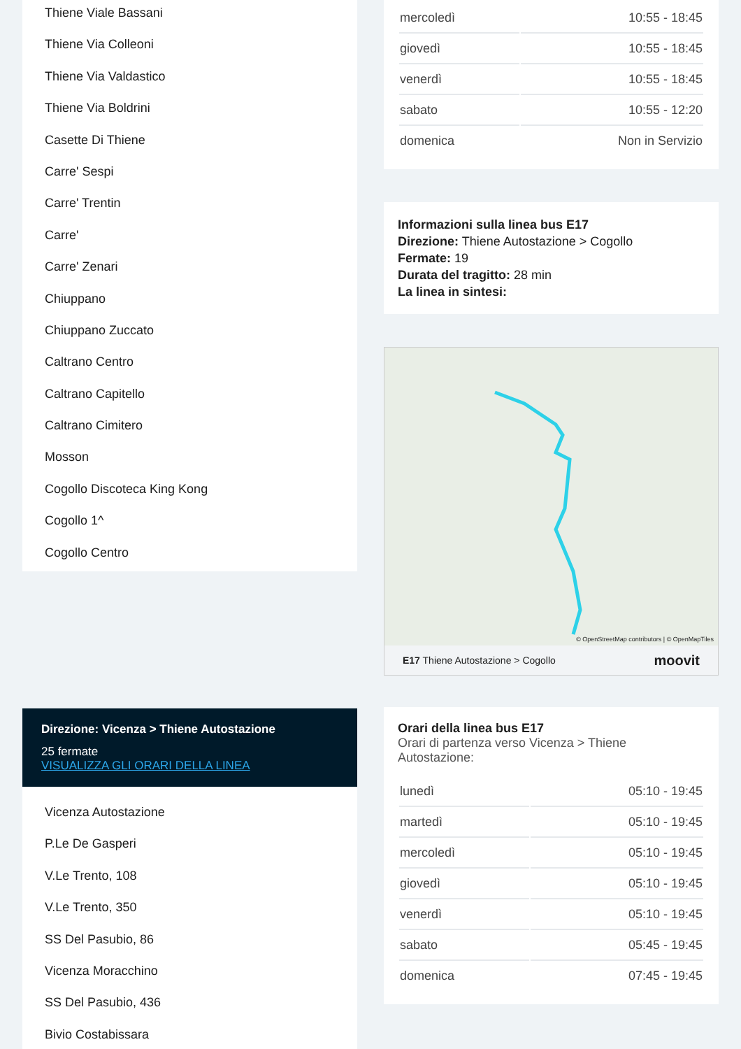Thiene Viale Bassani
Thiene Via Colleoni
Thiene Via Valdastico
Thiene Via Boldrini
Casette Di Thiene
Carre' Sespi
Carre' Trentin
Carre'
Carre' Zenari
Chiuppano
Chiuppano Zuccato
Caltrano Centro
Caltrano Capitello
Caltrano Cimitero
Mosson
Cogollo Discoteca King Kong
Cogollo 1^
Cogollo Centro
Direzione: Vicenza > Thiene Autostazione
25 fermate
VISUALIZZA GLI ORARI DELLA LINEA
Vicenza Autostazione
P.Le De Gasperi
V.Le Trento, 108
V.Le Trento, 350
SS Del Pasubio, 86
Vicenza Moracchino
SS Del Pasubio, 436
Bivio Costabissara
| mercoledì | 10:55 - 18:45 |
| giovedì | 10:55 - 18:45 |
| venerdì | 10:55 - 18:45 |
| sabato | 10:55 - 12:20 |
| domenica | Non in Servizio |
Informazioni sulla linea bus E17
Direzione: Thiene Autostazione > Cogollo
Fermate: 19
Durata del tragitto: 28 min
La linea in sintesi:
© OpenStreetMap contributors | © OpenMapTiles
E17 Thiene Autostazione > Cogollo moovit
Orari della linea bus E17
Orari di partenza verso Vicenza > Thiene Autostazione:
| lunedì | 05:10 - 19:45 |
| martedì | 05:10 - 19:45 |
| mercoledì | 05:10 - 19:45 |
| giovedì | 05:10 - 19:45 |
| venerdì | 05:10 - 19:45 |
| sabato | 05:45 - 19:45 |
| domenica | 07:45 - 19:45 |